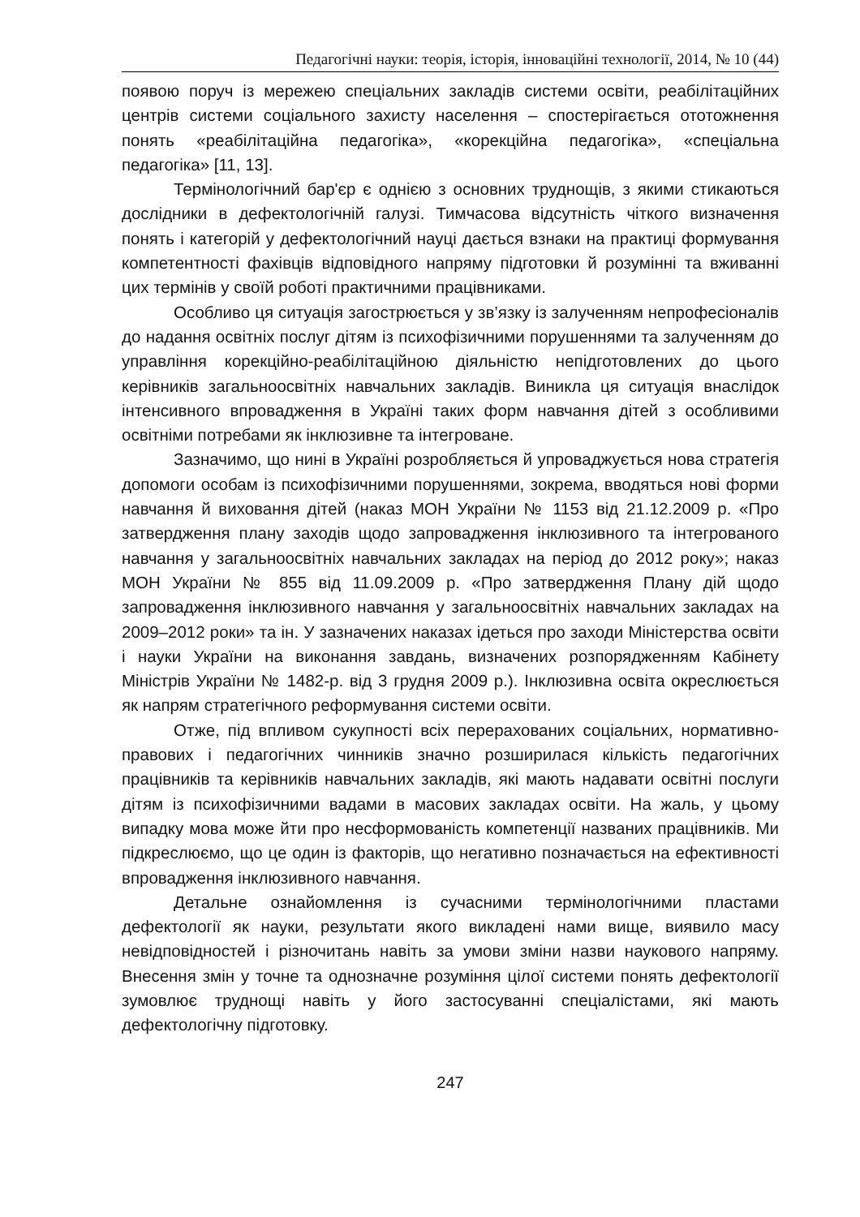Педагогічні науки: теорія, історія, інноваційні технології, 2014, № 10 (44)
появою поруч із мережею спеціальних закладів системи освіти, реабілітаційних центрів системи соціального захисту населення – спостерігається ототожнення понять «реабілітаційна педагогіка», «корекційна педагогіка», «спеціальна педагогіка» [11, 13].
Термінологічний бар'єр є однією з основних труднощів, з якими стикаються дослідники в дефектологічній галузі. Тимчасова відсутність чіткого визначення понять і категорій у дефектологічний науці дається взнаки на практиці формування компетентності фахівців відповідного напряму підготовки й розумінні та вживанні цих термінів у своїй роботі практичними працівниками.
Особливо ця ситуація загострюється у зв’язку із залученням непрофесіоналів до надання освітніх послуг дітям із психофізичними порушеннями та залученням до управління корекційно-реабілітаційною діяльністю непідготовлених до цього керівників загальноосвітніх навчальних закладів. Виникла ця ситуація внаслідок інтенсивного впровадження в Україні таких форм навчання дітей з особливими освітніми потребами як інклюзивне та інтегроване.
Зазначимо, що нині в Україні розробляється й упроваджується нова стратегія допомоги особам із психофізичними порушеннями, зокрема, вводяться нові форми навчання й виховання дітей (наказ МОН України № 1153 від 21.12.2009 р. «Про затвердження плану заходів щодо запровадження інклюзивного та інтегрованого навчання у загальноосвітніх навчальних закладах на період до 2012 року»; наказ МОН України № 855 від 11.09.2009 р. «Про затвердження Плану дій щодо запровадження інклюзивного навчання у загальноосвітніх навчальних закладах на 2009–2012 роки» та ін. У зазначених наказах ідеться про заходи Міністерства освіти і науки України на виконання завдань, визначених розпорядженням Кабінету Міністрів України № 1482-р. від 3 грудня 2009 р.). Інклюзивна освіта окреслюється як напрям стратегічного реформування системи освіти.
Отже, під впливом сукупності всіх перерахованих соціальних, нормативно-правових і педагогічних чинників значно розширилася кількість педагогічних працівників та керівників навчальних закладів, які мають надавати освітні послуги дітям із психофізичними вадами в масових закладах освіти. На жаль, у цьому випадку мова може йти про несформованість компетенції названих працівників. Ми підкреслюємо, що це один із факторів, що негативно позначається на ефективності впровадження інклюзивного навчання.
Детальне ознайомлення із сучасними термінологічними пластами дефектології як науки, результати якого викладені нами вище, виявило масу невідповідностей і різночитань навіть за умови зміни назви наукового напряму. Внесення змін у точне та однозначне розуміння цілої системи понять дефектології зумовлює труднощі навіть у його застосуванні спеціалістами, які мають дефектологічну підготовку.
247